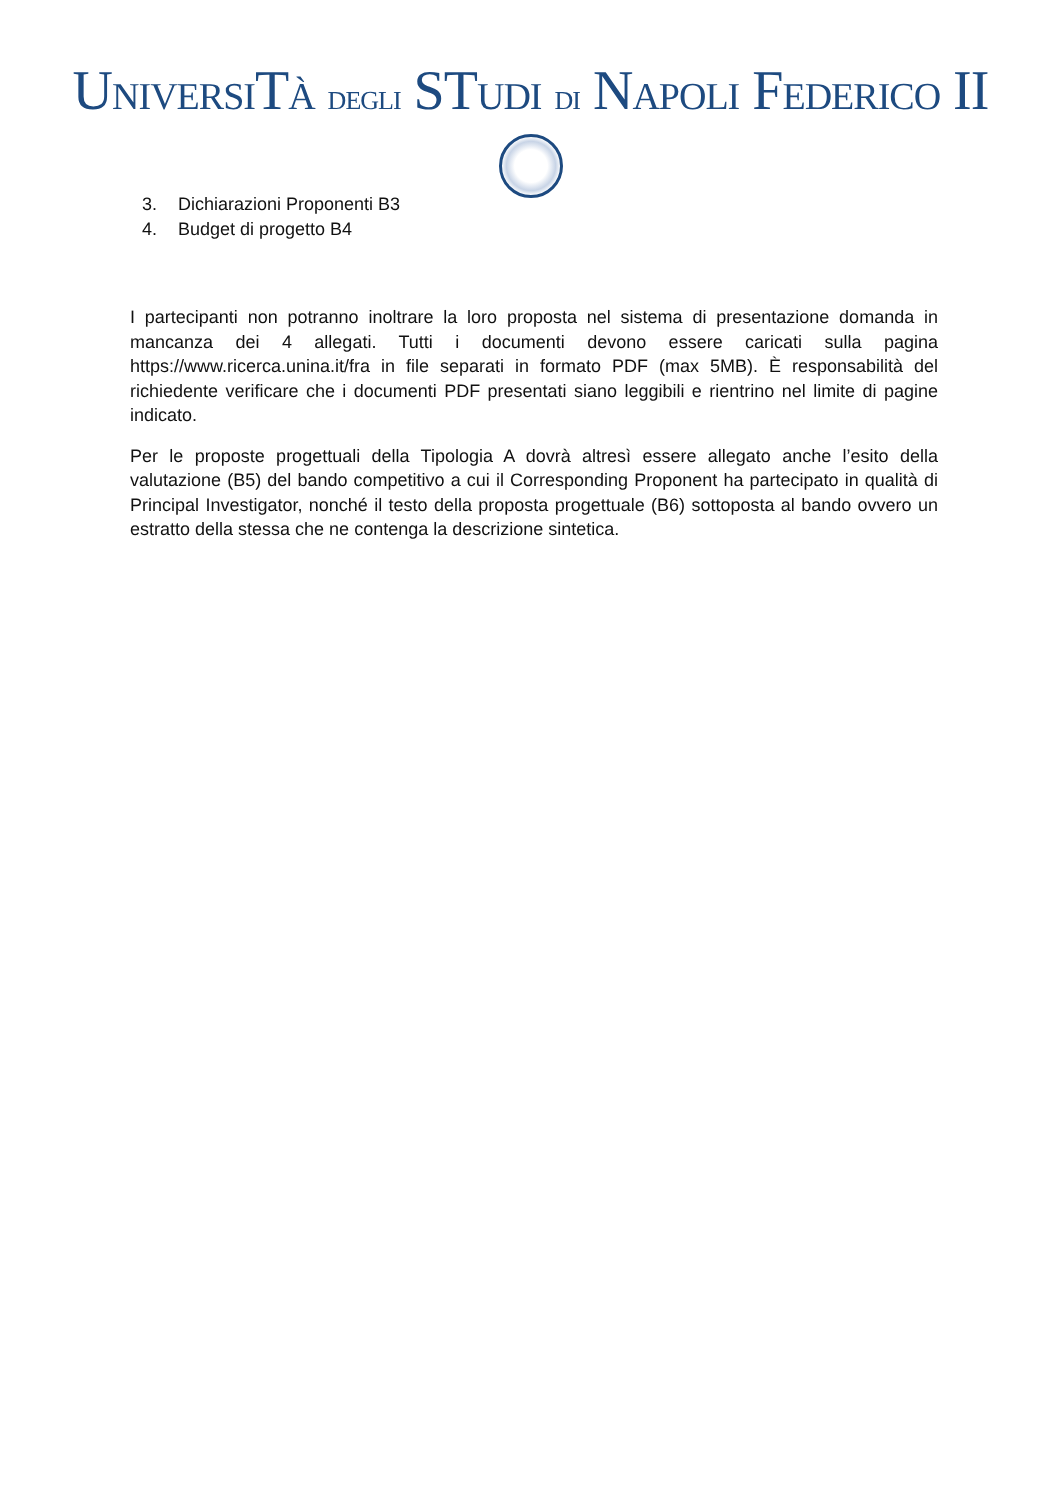UNIVERSITÀ DEGLI STUDI DI NAPOLI FEDERICO II
3. Dichiarazioni Proponenti B3
4. Budget di progetto B4
I partecipanti non potranno inoltrare la loro proposta nel sistema di presentazione domanda in mancanza dei 4 allegati. Tutti i documenti devono essere caricati sulla pagina https://www.ricerca.unina.it/fra in file separati in formato PDF (max 5MB). È responsabilità del richiedente verificare che i documenti PDF presentati siano leggibili e rientrino nel limite di pagine indicato.
Per le proposte progettuali della Tipologia A dovrà altresì essere allegato anche l’esito della valutazione (B5) del bando competitivo a cui il Corresponding Proponent ha partecipato in qualità di Principal Investigator, nonché il testo della proposta progettuale (B6) sottoposta al bando ovvero un estratto della stessa che ne contenga la descrizione sintetica.